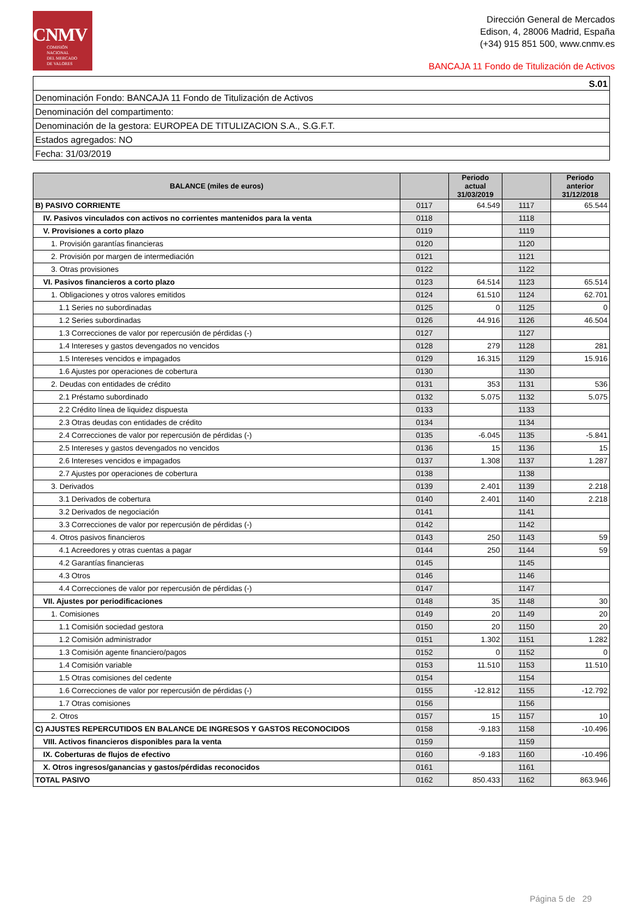CNMV
COMISIÓN
NACIONAL
DEL MERCADO
DE VALORES
Dirección General de Mercados
Edison, 4, 28006 Madrid, España
(+34) 915 851 500, www.cnmv.es
BANCAJA 11 Fondo de Titulización de Activos
| S.01 |
| Denominación Fondo: BANCAJA 11 Fondo de Titulización de Activos |
| Denominación del compartimento: |
| Denominación de la gestora: EUROPEA DE TITULIZACION S.A., S.G.F.T. |
| Estados agregados: NO |
| Fecha: 31/03/2019 |
| BALANCE (miles de euros) | | Periodo actual 31/03/2019 | | Periodo anterior 31/12/2018 |
| --- | --- | --- | --- | --- |
| B) PASIVO CORRIENTE | 0117 | 64.549 | 1117 | 65.544 |
| IV. Pasivos vinculados con activos no corrientes mantenidos para la venta | 0118 | | 1118 | |
| V. Provisiones a corto plazo | 0119 | | 1119 | |
| 1. Provisión garantías financieras | 0120 | | 1120 | |
| 2. Provisión por margen de intermediación | 0121 | | 1121 | |
| 3. Otras provisiones | 0122 | | 1122 | |
| VI. Pasivos financieros a corto plazo | 0123 | 64.514 | 1123 | 65.514 |
| 1. Obligaciones y otros valores emitidos | 0124 | 61.510 | 1124 | 62.701 |
| 1.1 Series no subordinadas | 0125 | 0 | 1125 | 0 |
| 1.2 Series subordinadas | 0126 | 44.916 | 1126 | 46.504 |
| 1.3 Correcciones de valor por repercusión de pérdidas (-) | 0127 | | 1127 | |
| 1.4 Intereses y gastos devengados no vencidos | 0128 | 279 | 1128 | 281 |
| 1.5 Intereses vencidos e impagados | 0129 | 16.315 | 1129 | 15.916 |
| 1.6 Ajustes por operaciones de cobertura | 0130 | | 1130 | |
| 2. Deudas con entidades de crédito | 0131 | 353 | 1131 | 536 |
| 2.1 Préstamo subordinado | 0132 | 5.075 | 1132 | 5.075 |
| 2.2 Crédito línea de liquidez dispuesta | 0133 | | 1133 | |
| 2.3 Otras deudas con entidades de crédito | 0134 | | 1134 | |
| 2.4 Correcciones de valor por repercusión de pérdidas (-) | 0135 | -6.045 | 1135 | -5.841 |
| 2.5 Intereses y gastos devengados no vencidos | 0136 | 15 | 1136 | 15 |
| 2.6 Intereses vencidos e impagados | 0137 | 1.308 | 1137 | 1.287 |
| 2.7 Ajustes por operaciones de cobertura | 0138 | | 1138 | |
| 3. Derivados | 0139 | 2.401 | 1139 | 2.218 |
| 3.1 Derivados de cobertura | 0140 | 2.401 | 1140 | 2.218 |
| 3.2 Derivados de negociación | 0141 | | 1141 | |
| 3.3 Correcciones de valor por repercusión de pérdidas (-) | 0142 | | 1142 | |
| 4. Otros pasivos financieros | 0143 | 250 | 1143 | 59 |
| 4.1 Acreedores y otras cuentas a pagar | 0144 | 250 | 1144 | 59 |
| 4.2 Garantías financieras | 0145 | | 1145 | |
| 4.3 Otros | 0146 | | 1146 | |
| 4.4 Correcciones de valor por repercusión de pérdidas (-) | 0147 | | 1147 | |
| VII. Ajustes por periodificaciones | 0148 | 35 | 1148 | 30 |
| 1. Comisiones | 0149 | 20 | 1149 | 20 |
| 1.1 Comisión sociedad gestora | 0150 | 20 | 1150 | 20 |
| 1.2 Comisión administrador | 0151 | 1.302 | 1151 | 1.282 |
| 1.3 Comisión agente financiero/pagos | 0152 | 0 | 1152 | 0 |
| 1.4 Comisión variable | 0153 | 11.510 | 1153 | 11.510 |
| 1.5 Otras comisiones del cedente | 0154 | | 1154 | |
| 1.6 Correcciones de valor por repercusión de pérdidas (-) | 0155 | -12.812 | 1155 | -12.792 |
| 1.7 Otras comisiones | 0156 | | 1156 | |
| 2. Otros | 0157 | 15 | 1157 | 10 |
| C) AJUSTES REPERCUTIDOS EN BALANCE DE INGRESOS Y GASTOS RECONOCIDOS | 0158 | -9.183 | 1158 | -10.496 |
| VIII. Activos financieros disponibles para la venta | 0159 | | 1159 | |
| IX. Coberturas de flujos de efectivo | 0160 | -9.183 | 1160 | -10.496 |
| X. Otros ingresos/ganancias y gastos/pérdidas reconocidos | 0161 | | 1161 | |
| TOTAL PASIVO | 0162 | 850.433 | 1162 | 863.946 |
Página 5 de 29